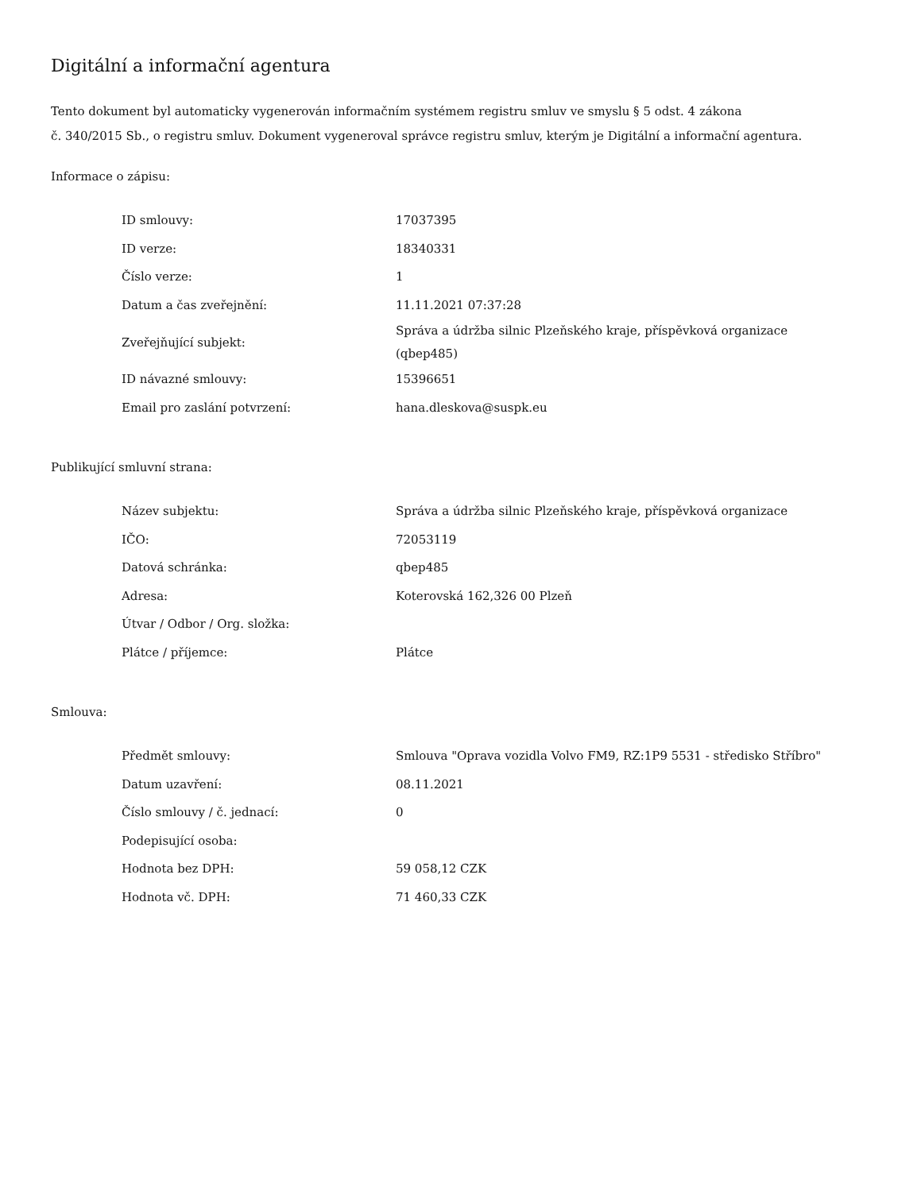Digitální a informační agentura
Tento dokument byl automaticky vygenerován informačním systémem registru smluv ve smyslu § 5 odst. 4 zákona
č. 340/2015 Sb., o registru smluv. Dokument vygeneroval správce registru smluv, kterým je Digitální a informační agentura.
Informace o zápisu:
| ID smlouvy: | 17037395 |
| ID verze: | 18340331 |
| Číslo verze: | 1 |
| Datum a čas zveřejnění: | 11.11.2021 07:37:28 |
| Zveřejňující subjekt: | Správa a údržba silnic Plzeňského kraje, příspěvková organizace (qbep485) |
| ID návazné smlouvy: | 15396651 |
| Email pro zaslání potvrzení: | hana.dleskova@suspk.eu |
Publikující smluvní strana:
| Název subjektu: | Správa a údržba silnic Plzeňského kraje, příspěvková organizace |
| IČO: | 72053119 |
| Datová schránka: | qbep485 |
| Adresa: | Koterovská 162,326 00 Plzeň |
| Útvar / Odbor / Org. složka: | |
| Plátce / příjemce: | Plátce |
Smlouva:
| Předmět smlouvy: | Smlouva "Oprava vozidla Volvo FM9, RZ:1P9 5531 - středisko Stříbro" |
| Datum uzavření: | 08.11.2021 |
| Číslo smlouvy / č. jednací: | 0 |
| Podepisující osoba: | |
| Hodnota bez DPH: | 59 058,12 CZK |
| Hodnota vč. DPH: | 71 460,33 CZK |